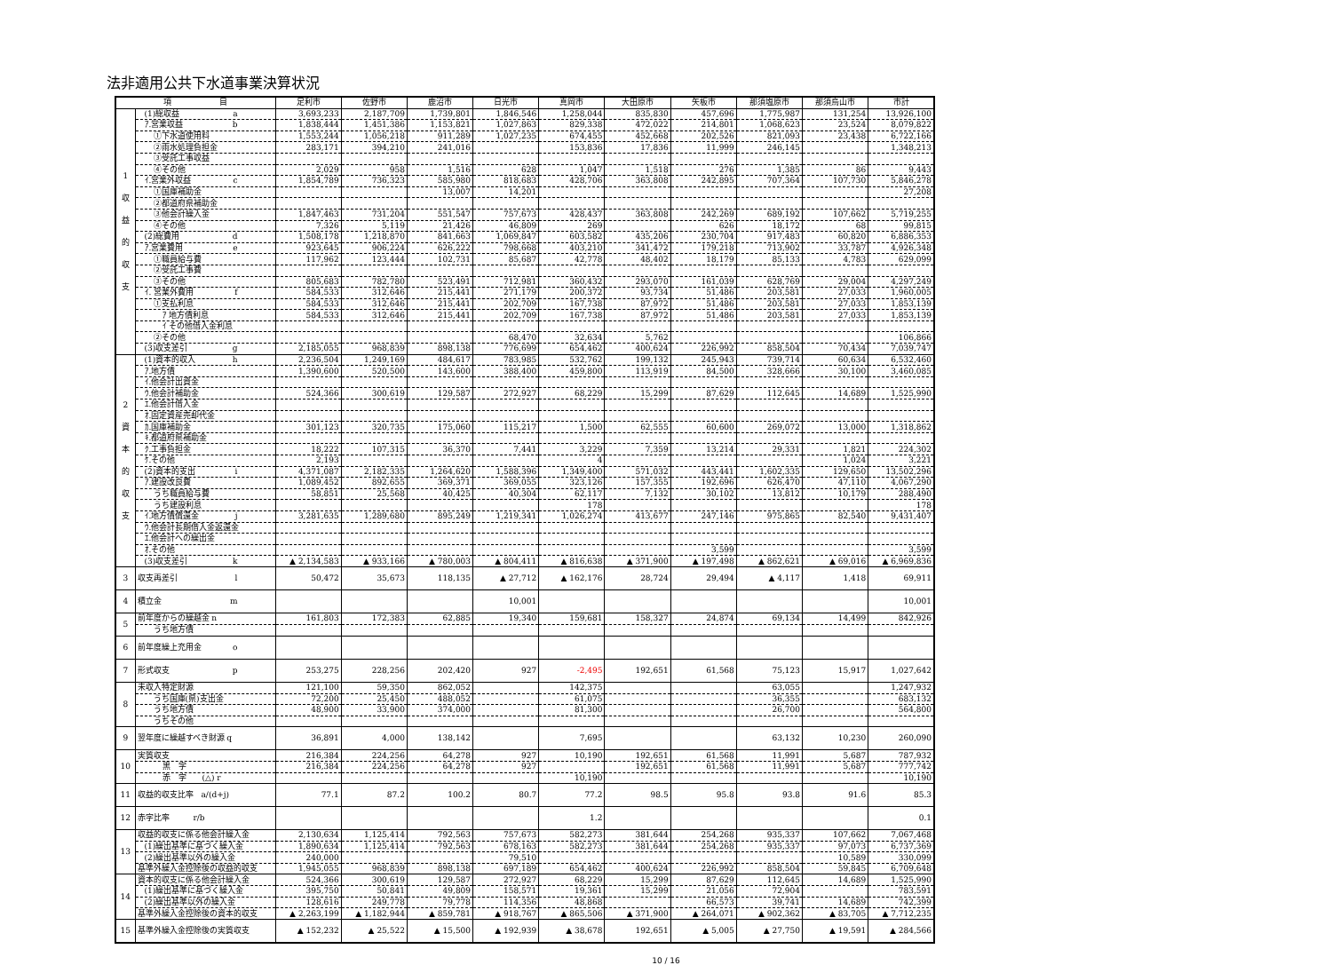法非適用公共下水道事業決算状況
| 項 目 | | 足利市 | 佐野市 | 鹿沼市 | 日光市 | 真岡市 | 大田原市 | 矢板市 | 那須塩原市 | 那須烏山市 | 市計 |
| --- | --- | --- | --- | --- | --- | --- | --- | --- | --- | --- | --- |
| 1 収 益 的 収 支 | (1)総収益 a | 3,693,233 | 2,187,709 | 1,739,801 | 1,846,546 | 1,258,044 | 835,830 | 457,696 | 1,775,987 | 131,254 | 13,926,100 |
| | ｱ.営業収益 b | 1,838,444 | 1,451,386 | 1,153,821 | 1,027,863 | 829,338 | 472,022 | 214,801 | 1,068,623 | 23,524 | 8,079,822 |
| | ①下水道使用料 | 1,553,244 | 1,056,218 | 911,289 | 1,027,235 | 674,455 | 452,668 | 202,526 | 821,093 | 23,438 | 6,722,166 |
| | ②雨水処理負担金 | 283,171 | 394,210 | 241,016 | | 153,836 | 17,836 | 11,999 | 246,145 | | 1,348,213 |
| | ③受託工事収益 | | | | | | | | | | |
| | ④その他 | 2,029 | 958 | 1,516 | 628 | 1,047 | 1,518 | 276 | 1,385 | 86 | 9,443 |
| | ｲ.営業外収益 c | 1,854,789 | 736,323 | 585,980 | 818,683 | 428,706 | 363,808 | 242,895 | 707,364 | 107,730 | 5,846,278 |
| | ①国庫補助金 | | | 13,007 | 14,201 | | | | | | 27,208 |
| | ②都道府県補助金 | | | | | | | | | | |
| | ③他会計繰入金 | 1,847,463 | 731,204 | 551,547 | 757,673 | 428,437 | 363,808 | 242,269 | 689,192 | 107,662 | 5,719,255 |
| | ④その他 | 7,326 | 5,119 | 21,426 | 46,809 | 269 | | 626 | 18,172 | 68 | 99,815 |
| | (2)総費用 d | 1,508,178 | 1,218,870 | 841,663 | 1,069,847 | 603,582 | 435,206 | 230,704 | 917,483 | 60,820 | 6,886,353 |
| | ｱ.営業費用 e | 923,645 | 906,224 | 626,222 | 798,668 | 403,210 | 341,472 | 179,218 | 713,902 | 33,787 | 4,926,348 |
| | ①職員給与費 | 117,962 | 123,444 | 102,731 | 85,687 | 42,778 | 48,402 | 18,179 | 85,133 | 4,783 | 629,099 |
| | ②受託工事費 | | | | | | | | | | |
| | ③その他 | 805,683 | 782,780 | 523,491 | 712,981 | 360,432 | 293,070 | 161,039 | 628,769 | 29,004 | 4,297,249 |
| | ｲ. 営業外費用 f | 584,533 | 312,646 | 215,441 | 271,179 | 200,372 | 93,734 | 51,486 | 203,581 | 27,033 | 1,960,005 |
| | ①支払利息 | 584,533 | 312,646 | 215,441 | 202,709 | 167,738 | 87,972 | 51,486 | 203,581 | 27,033 | 1,853,139 |
| | ｱ 地方債利息 | 584,533 | 312,646 | 215,441 | 202,709 | 167,738 | 87,972 | 51,486 | 203,581 | 27,033 | 1,853,139 |
| | ｲ その他借入金利息 | | | | | | | | | | |
| | ②その他 | | | | 68,470 | 32,634 | 5,762 | | | | 106,866 |
| | (3)収支差引 g | 2,185,055 | 968,839 | 898,138 | 776,699 | 654,462 | 400,624 | 226,992 | 858,504 | 70,434 | 7,039,747 |
| 2 資 本 的 収 支 | (1)資本的収入 h | 2,236,504 | 1,249,169 | 484,617 | 783,985 | 532,762 | 199,132 | 245,943 | 739,714 | 60,634 | 6,532,460 |
| | ｱ.地方債 | 1,390,600 | 520,500 | 143,600 | 388,400 | 459,800 | 113,919 | 84,500 | 328,666 | 30,100 | 3,460,085 |
| | ｲ.他会計出資金 | | | | | | | | | | |
| | ｳ.他会計補助金 | 524,366 | 300,619 | 129,587 | 272,927 | 68,229 | 15,299 | 87,629 | 112,645 | 14,689 | 1,525,990 |
| | ｴ.他会計借入金 | | | | | | | | | | |
| | ｵ.固定資産売却代金 | | | | | | | | | | |
| | ｶ.国庫補助金 | 301,123 | 320,735 | 175,060 | 115,217 | 1,500 | 62,555 | 60,600 | 269,072 | 13,000 | 1,318,862 |
| | ｷ.都道府県補助金 | | | | | | | | | | |
| | ｸ.工事負担金 | 18,222 | 107,315 | 36,370 | 7,441 | 3,229 | 7,359 | 13,214 | 29,331 | 1,821 | 224,302 |
| | ｹ.その他 | 2,193 | | | | 4 | | | | 1,024 | 3,221 |
| | (2)資本的支出 i | 4,371,087 | 2,182,335 | 1,264,620 | 1,588,396 | 1,349,400 | 571,032 | 443,441 | 1,602,335 | 129,650 | 13,502,296 |
| | ｱ.建設改良費 | 1,089,452 | 892,655 | 369,371 | 369,055 | 323,126 | 157,355 | 192,696 | 626,470 | 47,110 | 4,067,290 |
| | うち職員給与費 | 58,851 | 25,568 | 40,425 | 40,304 | 62,117 | 7,132 | 30,102 | 13,812 | 10,179 | 288,490 |
| | うち建設利息 | | | | | 178 | | | | | 178 |
| | ｲ.地方債償還金 j | 3,281,635 | 1,289,680 | 895,249 | 1,219,341 | 1,026,274 | 413,677 | 247,146 | 975,865 | 82,540 | 9,431,407 |
| | ｳ.他会計長期借入金返還金 | | | | | | | | | | |
| | ｴ.他会計への繰出金 | | | | | | | | | | |
| | ｵ.その他 | | | | | | | 3,599 | | | 3,599 |
| | (3)収支差引 k | ▲ 2,134,583 | ▲ 933,166 | ▲ 780,003 | ▲ 804,411 | ▲ 816,638 | ▲ 371,900 | ▲ 197,498 | ▲ 862,621 | ▲ 69,016 | ▲ 6,969,836 |
| 3 | 収支再差引 l | 50,472 | 35,673 | 118,135 | ▲ 27,712 | ▲ 162,176 | 28,724 | 29,494 | ▲ 4,117 | 1,418 | 69,911 |
| 4 | 積立金 m | | | | 10,001 | | | | | | 10,001 |
| 5 | 前年度からの繰越金 n | 161,803 | 172,383 | 62,885 | 19,340 | 159,681 | 158,327 | 24,874 | 69,134 | 14,499 | 842,926 |
| | うち地方債 | | | | | | | | | | |
| 6 | 前年度繰上充用金 o | | | | | | | | | | |
| 7 | 形式収支 p | 253,275 | 228,256 | 202,420 | 927 | -2,495 | 192,651 | 61,568 | 75,123 | 15,917 | 1,027,642 |
| 8 | 未収入特定財源 | 121,100 | 59,350 | 862,052 | | 142,375 | | | 63,055 | | 1,247,932 |
| | うち国庫(県)支出金 | 72,200 | 25,450 | 488,052 | | 61,075 | | | 36,355 | | 683,132 |
| | うち地方債 | 48,900 | 33,900 | 374,000 | | 81,300 | | | 26,700 | | 564,800 |
| | うちその他 | | | | | | | | | | |
| 9 | 翌年度に繰越すべき財源 q | 36,891 | 4,000 | 138,142 | | 7,695 | | | 63,132 | 10,230 | 260,090 |
| 10 | 実質収支 | 216,384 | 224,256 | 64,278 | 927 | 10,190 | 192,651 | 61,568 | 11,991 | 5,687 | 787,932 |
| | 黒 字 | 216,384 | 224,256 | 64,278 | 927 | | 192,651 | 61,568 | 11,991 | 5,687 | 777,742 |
| | 赤 字 (△) r | | | | | 10,190 | | | | | 10,190 |
| 11 | 収益的収支比率 a/(d+j) | 77.1 | 87.2 | 100.2 | 80.7 | 77.2 | 98.5 | 95.8 | 93.8 | 91.6 | 85.3 |
| 12 | 赤字比率 r/b | | | | | 1.2 | | | | | 0.1 |
| 13 | 収益的収支に係る他会計繰入金 | 2,130,634 | 1,125,414 | 792,563 | 757,673 | 582,273 | 381,644 | 254,268 | 935,337 | 107,662 | 7,067,468 |
| | (1)繰出基準に基づく繰入金 | 1,890,634 | 1,125,414 | 792,563 | 678,163 | 582,273 | 381,644 | 254,268 | 935,337 | 97,073 | 6,737,369 |
| | (2)繰出基準以外の繰入金 | 240,000 | | | 79,510 | | | | | 10,589 | 330,099 |
| | 基準外繰入金控除後の収益的収支 | 1,945,055 | 968,839 | 898,138 | 697,189 | 654,462 | 400,624 | 226,992 | 858,504 | 59,845 | 6,709,648 |
| 14 | 資本的収支に係る他会計繰入金 | 524,366 | 300,619 | 129,587 | 272,927 | 68,229 | 15,299 | 87,629 | 112,645 | 14,689 | 1,525,990 |
| | (1)繰出基準に基づく繰入金 | 395,750 | 50,841 | 49,809 | 158,571 | 19,361 | 15,299 | 21,056 | 72,904 | | 783,591 |
| | (2)繰出基準以外の繰入金 | 128,616 | 249,778 | 79,778 | 114,356 | 48,868 | | 66,573 | 39,741 | 14,689 | 742,399 |
| | 基準外繰入金控除後の資本的収支 | ▲ 2,263,199 | ▲ 1,182,944 | ▲ 859,781 | ▲ 918,767 | ▲ 865,506 | ▲ 371,900 | ▲ 264,071 | ▲ 902,362 | ▲ 83,705 | ▲ 7,712,235 |
| 15 | 基準外繰入金控除後の実質収支 | ▲ 152,232 | ▲ 25,522 | ▲ 15,500 | ▲ 192,939 | ▲ 38,678 | 192,651 | ▲ 5,005 | ▲ 27,750 | ▲ 19,591 | ▲ 284,566 |
10 / 16